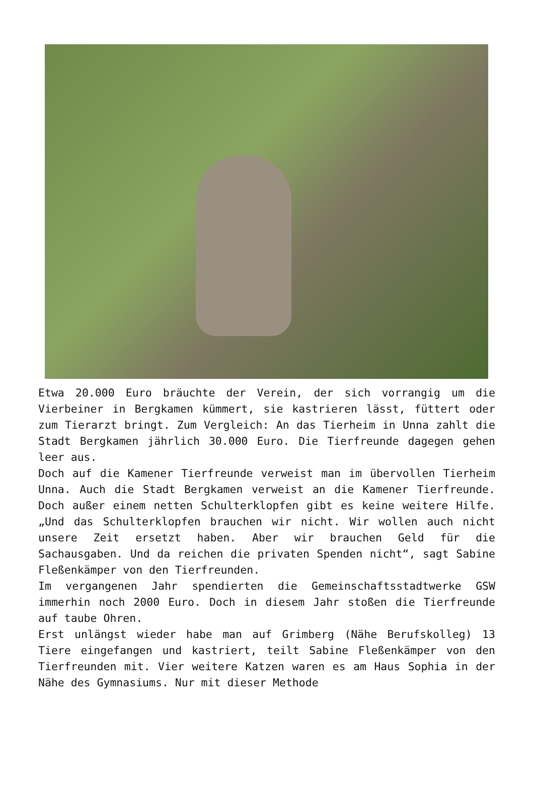Etwa 20.000 Euro bräuchte der Verein, der sich vorrangig um die Vierbeiner in Bergkamen kümmert, sie kastrieren lässt, füttert oder zum Tierarzt bringt. Zum Vergleich: An das Tierheim in Unna zahlt die Stadt Bergkamen jährlich 30.000 Euro. Die Tierfreunde dagegen gehen leer aus.
Doch auf die Kamener Tierfreunde verweist man im übervollen Tierheim Unna. Auch die Stadt Bergkamen verweist an die Kamener Tierfreunde. Doch außer einem netten Schulterklopfen gibt es keine weitere Hilfe. „Und das Schulterklopfen brauchen wir nicht. Wir wollen auch nicht unsere Zeit ersetzt haben. Aber wir brauchen Geld für die Sachausgaben. Und da reichen die privaten Spenden nicht“, sagt Sabine Fleßenkämper von den Tierfreunden.
Im vergangenen Jahr spendierten die Gemeinschaftsstadtwerke GSW immerhin noch 2000 Euro. Doch in diesem Jahr stoßen die Tierfreunde auf taube Ohren.
Erst unlängst wieder habe man auf Grimberg (Nähe Berufskolleg) 13 Tiere eingefangen und kastriert, teilt Sabine Fleßenkämper von den Tierfreunden mit. Vier weitere Katzen waren es am Haus Sophia in der Nähe des Gymnasiums. Nur mit dieser Methode